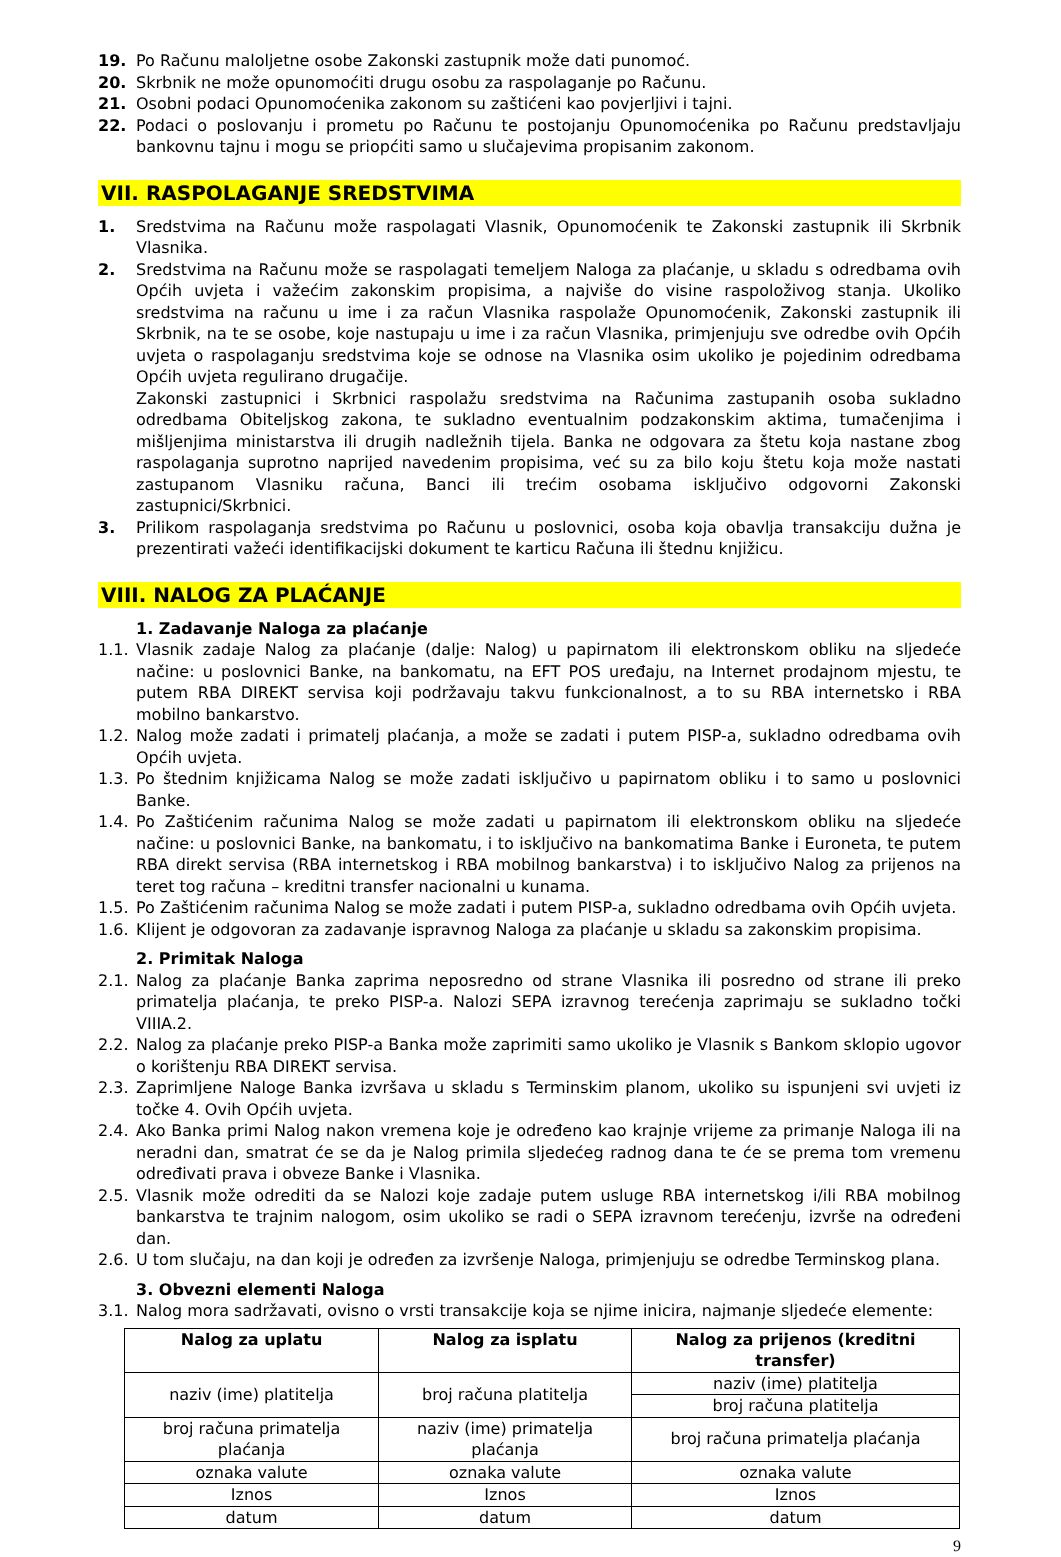19. Po Računu maloljetne osobe Zakonski zastupnik može dati punomoć.
20. Skrbnik ne može opunomoćiti drugu osobu za raspolaganje po Računu.
21. Osobni podaci Opunomoćenika zakonom su zaštićeni kao povjerljivi i tajni.
22. Podaci o poslovanju i prometu po Računu te postojanju Opunomoćenika po Računu predstavljaju bankovnu tajnu i mogu se priopćiti samo u slučajevima propisanim zakonom.
VII. RASPOLAGANJE SREDSTVIMA
1. Sredstvima na Računu može raspolagati Vlasnik, Opunomoćenik te Zakonski zastupnik ili Skrbnik Vlasnika.
2. Sredstvima na Računu može se raspolagati temeljem Naloga za plaćanje, u skladu s odredbama ovih Općih uvjeta i važećim zakonskim propisima, a najviše do visine raspoloživog stanja. Ukoliko sredstvima na računu u ime i za račun Vlasnika raspolaže Opunomoćenik, Zakonski zastupnik ili Skrbnik, na te se osobe, koje nastupaju u ime i za račun Vlasnika, primjenjuju sve odredbe ovih Općih uvjeta o raspolaganju sredstvima koje se odnose na Vlasnika osim ukoliko je pojedinim odredbama Općih uvjeta regulirano drugačije.
Zakonski zastupnici i Skrbnici raspolažu sredstvima na Računima zastupanih osoba sukladno odredbama Obiteljskog zakona, te sukladno eventualnim podzakonskim aktima, tumačenjima i mišljenjima ministarstva ili drugih nadležnih tijela. Banka ne odgovara za štetu koja nastane zbog raspolaganja suprotno naprijed navedenim propisima, već su za bilo koju štetu koja može nastati zastupanom Vlasniku računa, Banci ili trećim osobama isključivo odgovorni Zakonski zastupnici/Skrbnici.
3. Prilikom raspolaganja sredstvima po Računu u poslovnici, osoba koja obavlja transakciju dužna je prezentirati važeći identifikacijski dokument te karticu Računa ili štednu knjižicu.
VIII. NALOG ZA PLAĆANJE
1. Zadavanje Naloga za plaćanje
1.1. Vlasnik zadaje Nalog za plaćanje (dalje: Nalog) u papirnatom ili elektronskom obliku na sljedeće načine: u poslovnici Banke, na bankomatu, na EFT POS uređaju, na Internet prodajnom mjestu, te putem RBA DIREKT servisa koji podržavaju takvu funkcionalnost, a to su RBA internetsko i RBA mobilno bankarstvo.
1.2. Nalog može zadati i primatelj plaćanja, a može se zadati i putem PISP-a, sukladno odredbama ovih Općih uvjeta.
1.3. Po štednim knjižicama Nalog se može zadati isključivo u papirnatom obliku i to samo u poslovnici Banke.
1.4. Po Zaštićenim računima Nalog se može zadati u papirnatom ili elektronskom obliku na sljedeće načine: u poslovnici Banke, na bankomatu, i to isključivo na bankomatima Banke i Euroneta, te putem RBA direkt servisa (RBA internetskog i RBA mobilnog bankarstva) i to isključivo Nalog za prijenos na teret tog računa – kreditni transfer nacionalni u kunama.
1.5. Po Zaštićenim računima Nalog se može zadati i putem PISP-a, sukladno odredbama ovih Općih uvjeta.
1.6. Klijent je odgovoran za zadavanje ispravnog Naloga za plaćanje u skladu sa zakonskim propisima.
2. Primitak Naloga
2.1. Nalog za plaćanje Banka zaprima neposredno od strane Vlasnika ili posredno od strane ili preko primatelja plaćanja, te preko PISP-a. Nalozi SEPA izravnog terećenja zaprimaju se sukladno točki VIIIA.2.
2.2. Nalog za plaćanje preko PISP-a Banka može zaprimiti samo ukoliko je Vlasnik s Bankom sklopio ugovor o korištenju RBA DIREKT servisa.
2.3. Zaprimljene Naloge Banka izvršava u skladu s Terminskim planom, ukoliko su ispunjeni svi uvjeti iz točke 4. Ovih Općih uvjeta.
2.4. Ako Banka primi Nalog nakon vremena koje je određeno kao krajnje vrijeme za primanje Naloga ili na neradni dan, smatrat će se da je Nalog primila sljedećeg radnog dana te će se prema tom vremenu određivati prava i obveze Banke i Vlasnika.
2.5. Vlasnik može odrediti da se Nalozi koje zadaje putem usluge RBA internetskog i/ili RBA mobilnog bankarstva te trajnim nalogom, osim ukoliko se radi o SEPA izravnom terećenju, izvrše na određeni dan.
2.6. U tom slučaju, na dan koji je određen za izvršenje Naloga, primjenjuju se odredbe Terminskog plana.
3. Obvezni elementi Naloga
3.1. Nalog mora sadržavati, ovisno o vrsti transakcije koja se njime inicira, najmanje sljedeće elemente:
| Nalog za uplatu | Nalog za isplatu | Nalog za prijenos (kreditni transfer) |
| --- | --- | --- |
| naziv (ime) platitelja | broj računa platitelja | naziv (ime) platitelja |
| | | broj računa platitelja |
| broj računa primatelja plaćanja | naziv (ime) primatelja plaćanja | broj računa primatelja plaćanja |
| oznaka valute | oznaka valute | oznaka valute |
| Iznos | Iznos | Iznos |
| datum | datum | datum |
9